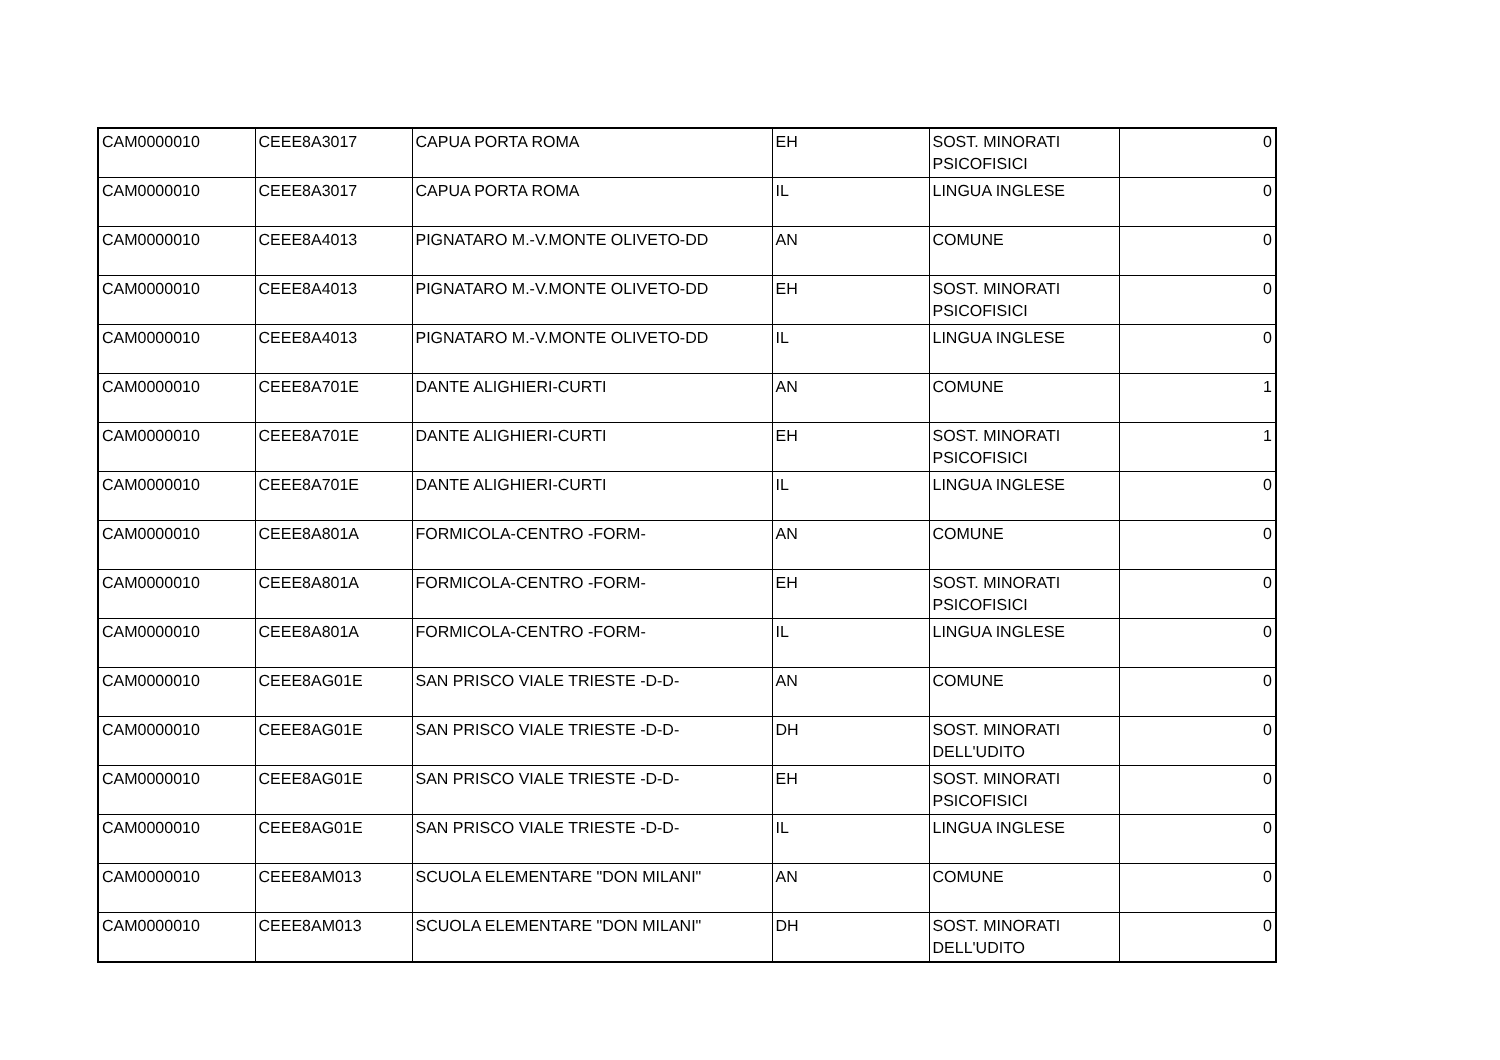| CAM0000010 | CEEE8A3017 | CAPUA PORTA ROMA | EH | SOST. MINORATI PSICOFISICI | 0 |
| CAM0000010 | CEEE8A3017 | CAPUA PORTA ROMA | IL | LINGUA INGLESE | 0 |
| CAM0000010 | CEEE8A4013 | PIGNATARO M.-V.MONTE OLIVETO-DD | AN | COMUNE | 0 |
| CAM0000010 | CEEE8A4013 | PIGNATARO M.-V.MONTE OLIVETO-DD | EH | SOST. MINORATI PSICOFISICI | 0 |
| CAM0000010 | CEEE8A4013 | PIGNATARO M.-V.MONTE OLIVETO-DD | IL | LINGUA INGLESE | 0 |
| CAM0000010 | CEEE8A701E | DANTE ALIGHIERI-CURTI | AN | COMUNE | 1 |
| CAM0000010 | CEEE8A701E | DANTE ALIGHIERI-CURTI | EH | SOST. MINORATI PSICOFISICI | 1 |
| CAM0000010 | CEEE8A701E | DANTE ALIGHIERI-CURTI | IL | LINGUA INGLESE | 0 |
| CAM0000010 | CEEE8A801A | FORMICOLA-CENTRO -FORM- | AN | COMUNE | 0 |
| CAM0000010 | CEEE8A801A | FORMICOLA-CENTRO -FORM- | EH | SOST. MINORATI PSICOFISICI | 0 |
| CAM0000010 | CEEE8A801A | FORMICOLA-CENTRO -FORM- | IL | LINGUA INGLESE | 0 |
| CAM0000010 | CEEE8AG01E | SAN PRISCO VIALE TRIESTE -D-D- | AN | COMUNE | 0 |
| CAM0000010 | CEEE8AG01E | SAN PRISCO VIALE TRIESTE -D-D- | DH | SOST. MINORATI DELL'UDITO | 0 |
| CAM0000010 | CEEE8AG01E | SAN PRISCO VIALE TRIESTE -D-D- | EH | SOST. MINORATI PSICOFISICI | 0 |
| CAM0000010 | CEEE8AG01E | SAN PRISCO VIALE TRIESTE -D-D- | IL | LINGUA INGLESE | 0 |
| CAM0000010 | CEEE8AM013 | SCUOLA ELEMENTARE "DON MILANI" | AN | COMUNE | 0 |
| CAM0000010 | CEEE8AM013 | SCUOLA ELEMENTARE "DON MILANI" | DH | SOST. MINORATI DELL'UDITO | 0 |